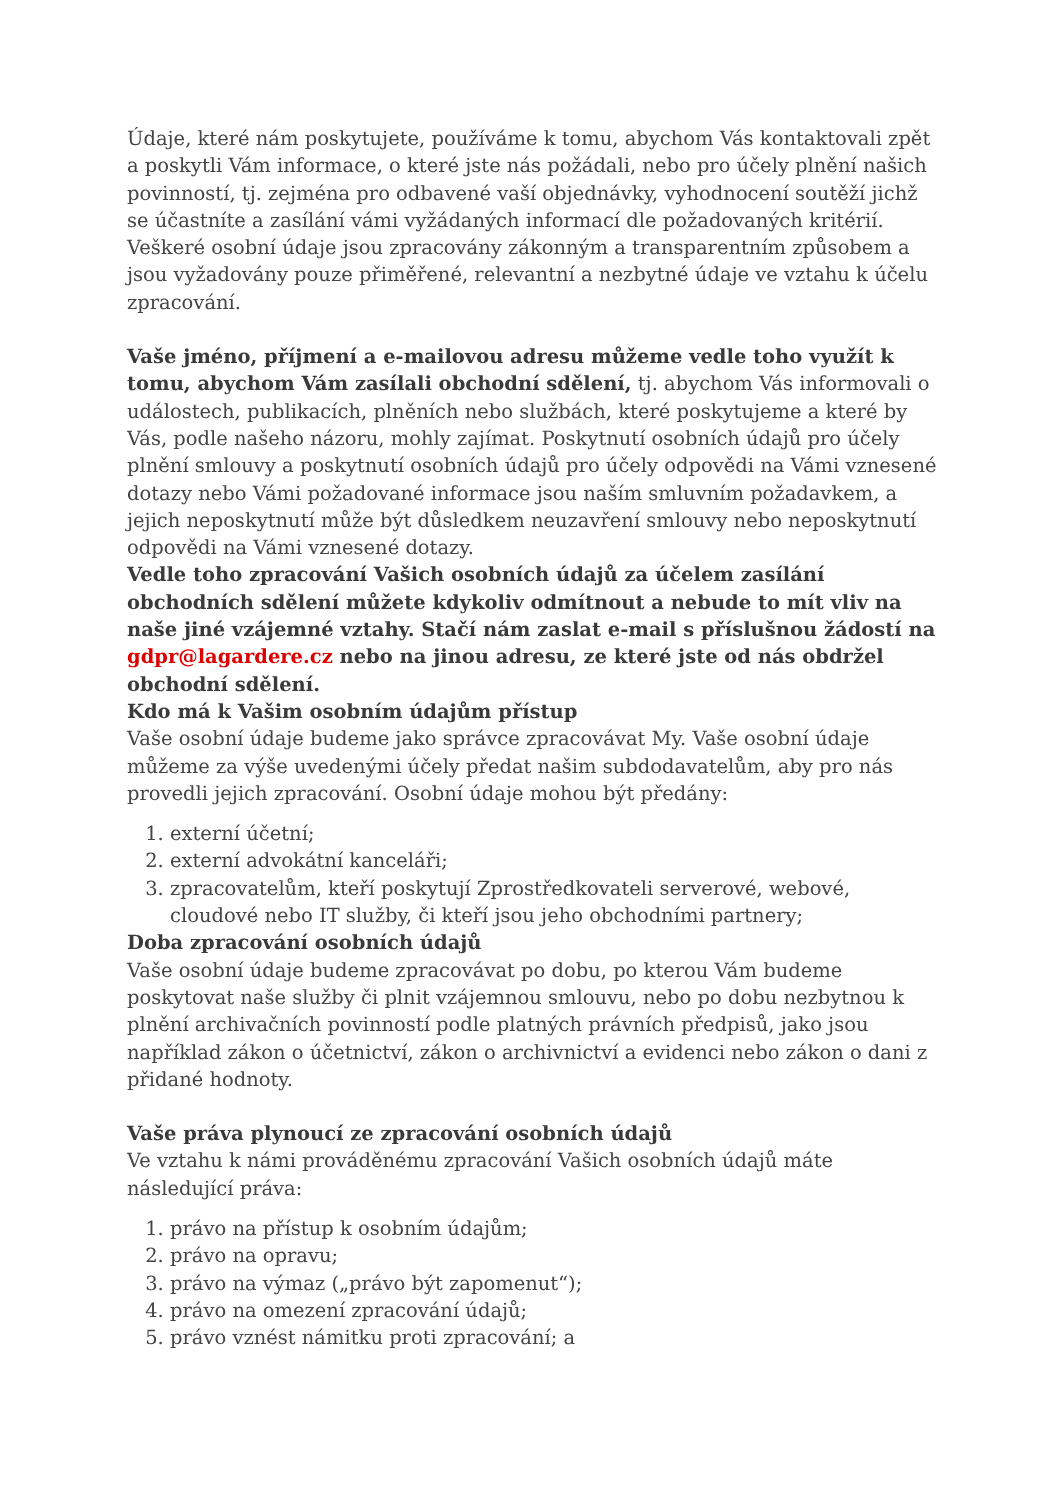Údaje, které nám poskytujete, používáme k tomu, abychom Vás kontaktovali zpět a poskytli Vám informace, o které jste nás požádali, nebo pro účely plnění našich povinností, tj. zejména pro odbavené vaší objednávky, vyhodnocení soutěží jichž se účastníte a zasílání vámi vyžádaných informací dle požadovaných kritérií. Veškeré osobní údaje jsou zpracovány zákonným a transparentním způsobem a jsou vyžadovány pouze přiměřené, relevantní a nezbytné údaje ve vztahu k účelu zpracování.
Vaše jméno, příjmení a e-mailovou adresu můžeme vedle toho využít k tomu, abychom Vám zasílali obchodní sdělení, tj. abychom Vás informovali o událostech, publikacích, plněních nebo službách, které poskytujeme a které by Vás, podle našeho názoru, mohly zajímat. Poskytnutí osobních údajů pro účely plnění smlouvy a poskytnutí osobních údajů pro účely odpovědi na Vámi vznesené dotazy nebo Vámi požadované informace jsou naším smluvním požadavkem, a jejich neposkytnutí může být důsledkem neuzavření smlouvy nebo neposkytnutí odpovědi na Vámi vznesené dotazy.
Vedle toho zpracování Vašich osobních údajů za účelem zasílání obchodních sdělení můžete kdykoliv odmítnout a nebude to mít vliv na naše jiné vzájemné vztahy. Stačí nám zaslat e-mail s příslušnou žádostí na gdpr@lagardere.cz nebo na jinou adresu, ze které jste od nás obdržel obchodní sdělení.
Kdo má k Vašim osobním údajům přístup
Vaše osobní údaje budeme jako správce zpracovávat My. Vaše osobní údaje můžeme za výše uvedenými účely předat našim subdodavatelům, aby pro nás provedli jejich zpracování. Osobní údaje mohou být předány:
1. externí účetní;
2. externí advokátní kanceláři;
3. zpracovatelům, kteří poskytují Zprostředkovateli serverové, webové, cloudové nebo IT služby, či kteří jsou jeho obchodními partnery;
Doba zpracování osobních údajů
Vaše osobní údaje budeme zpracovávat po dobu, po kterou Vám budeme poskytovat naše služby či plnit vzájemnou smlouvu, nebo po dobu nezbytnou k plnění archivačních povinností podle platných právních předpisů, jako jsou například zákon o účetnictví, zákon o archivnictví a evidenci nebo zákon o dani z přidané hodnoty.
Vaše práva plynoucí ze zpracování osobních údajů
Ve vztahu k námi prováděnému zpracování Vašich osobních údajů máte následující práva:
1. právo na přístup k osobním údajům;
2. právo na opravu;
3. právo na výmaz („právo být zapomenut“);
4. právo na omezení zpracování údajů;
5. právo vznést námitku proti zpracování; a